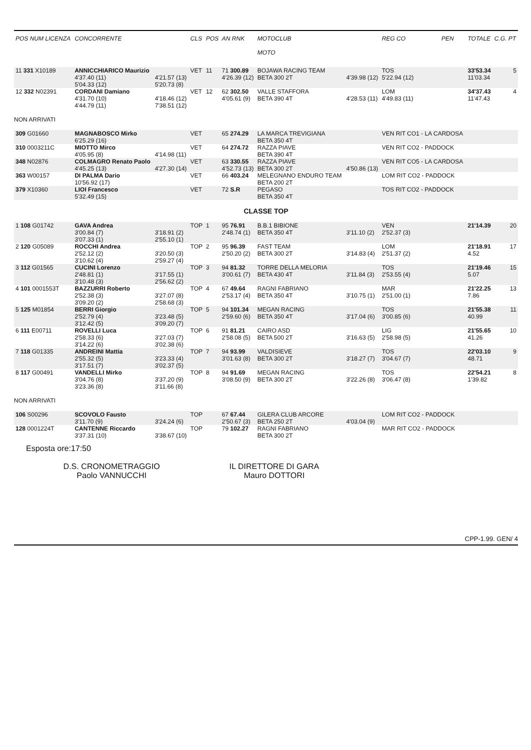| POS NUM LICENZA | CONCORRENTE | | CLS | POS | AN RNK | MOTOCLUB MOTO | | REG CO | PEN | TOTALE | C.G. PT |
| --- | --- | --- | --- | --- | --- | --- | --- | --- | --- | --- | --- |
| 11 331 X10189 | ANNICCHIARICO Maurizio 4'37.40 (11) 5'04.33 (12) | 4'21.57 (13) 5'20.73 (8) | VET | 11 | 71 300.89 4'26.39 (12) | BOJAWA RACING TEAM BETA 300 2T | 4'39.98 (12) | TOS 5'22.94 (12) | | 33'53.34 11'03.34 | 5 |
| 12 332 N02391 | CORDANI Damiano 4'31.70 (10) 4'44.79 (11) | 4'18.46 (12) 7'38.51 (12) | VET | 12 | 62 302.50 4'05.61 (9) | VALLE STAFFORA BETA 390 4T | 4'28.53 (11) | LOM 4'49.83 (11) | | 34'37.43 11'47.43 | 4 |
| NON ARRIVATI | | | | | | | | | | | |
| 309 G01660 | MAGNABOSCO Mirko 6'25.29 (16) | | VET | | 65 274.29 | LA MARCA TREVIGIANA BETA 350 4T | | VEN RIT CO1 - LA CARDOSA | | | |
| 310 0003211C | MIOTTO Mirco 4'05.95 (8) | 4'14.98 (11) | VET | | 64 274.72 | RAZZA PIAVE BETA 390 4T | | VEN RIT CO2 - PADDOCK | | | |
| 348 N02876 | COLMAGRO Renato Paolo 4'45.25 (13) | 4'27.30 (14) | VET | | 63 330.55 4'52.73 (13) | RAZZA PIAVE BETA 300 2T | 4'50.86 (13) | VEN RIT CO5 - LA CARDOSA | | | |
| 363 W00157 | DI PALMA Dario 10'56.92 (17) | | VET | | 66 403.24 | MELEGNANO ENDURO TEAM BETA 200 2T | | LOM RIT CO2 - PADDOCK | | | |
| 379 X10360 | LIOI Francesco 5'32.49 (15) | | VET | | 72 S.R | PEGASO BETA 350 4T | | TOS RIT CO2 - PADDOCK | | | |
| CLASSE TOP | | | | | | | | | | | |
| 1 108 G01742 | GAVA Andrea 3'00.84 (7) 3'07.33 (1) | 3'18.91 (2) 2'55.10 (1) | TOP | 1 | 95 76.91 2'48.74 (1) | B.B.1 BIBIONE BETA 350 4T | 3'11.10 (2) | VEN 2'52.37 (3) | | 21'14.39 | 20 |
| 2 120 G05089 | ROCCHI Andrea 2'52.12 (2) 3'10.62 (4) | 3'20.50 (3) 2'59.27 (4) | TOP | 2 | 95 96.39 2'50.20 (2) | FAST TEAM BETA 300 2T | 3'14.83 (4) | LOM 2'51.37 (2) | | 21'18.91 4.52 | 17 |
| 3 112 G01565 | CUCINI Lorenzo 2'48.81 (1) 3'10.48 (3) | 3'17.55 (1) 2'56.62 (2) | TOP | 3 | 94 81.32 3'00.61 (7) | TORRE DELLA MELORIA BETA 430 4T | 3'11.84 (3) | TOS 2'53.55 (4) | | 21'19.46 5.07 | 15 |
| 4 101 0001553T | BAZZURRI Roberto 2'52.38 (3) 3'09.20 (2) | 3'27.07 (8) 2'58.68 (3) | TOP | 4 | 67 49.64 2'53.17 (4) | RAGNI FABRIANO BETA 350 4T | 3'10.75 (1) | MAR 2'51.00 (1) | | 21'22.25 7.86 | 13 |
| 5 125 M01854 | BERRI Giorgio 2'52.79 (4) 3'12.42 (5) | 3'23.48 (5) 3'09.20 (7) | TOP | 5 | 94 101.34 2'59.60 (6) | MEGAN RACING BETA 350 4T | 3'17.04 (6) | TOS 3'00.85 (6) | | 21'55.38 40.99 | 11 |
| 6 111 E00711 | ROVELLI Luca 2'58.33 (6) 3'14.22 (6) | 3'27.03 (7) 3'02.38 (6) | TOP | 6 | 91 81.21 2'58.08 (5) | CAIRO ASD BETA 500 2T | 3'16.63 (5) | LIG 2'58.98 (5) | | 21'55.65 41.26 | 10 |
| 7 118 G01335 | ANDREINI Mattia 2'55.32 (5) 3'17.51 (7) | 3'23.33 (4) 3'02.37 (5) | TOP | 7 | 94 93.99 3'01.63 (8) | VALDISIEVE BETA 300 2T | 3'18.27 (7) | TOS 3'04.67 (7) | | 22'03.10 48.71 | 9 |
| 8 117 G00491 | VANDELLI Mirko 3'04.76 (8) 3'23.36 (8) | 3'37.20 (9) 3'11.66 (8) | TOP | 8 | 94 91.69 3'08.50 (9) | MEGAN RACING BETA 300 2T | 3'22.26 (8) | TOS 3'06.47 (8) | | 22'54.21 1'39.82 | 8 |
| NON ARRIVATI | | | | | | | | | | | |
| 106 S00296 | SCOVOLO Fausto 3'11.70 (9) | 3'24.24 (6) | TOP | | 67 67.44 2'50.67 (3) | GILERA CLUB ARCORE BETA 250 2T | 4'03.04 (9) | LOM RIT CO2 - PADDOCK | | | |
| 128 0001224T | CANTENNE Riccardo 3'37.31 (10) | 3'38.67 (10) | TOP | | 79 102.27 | RAGNI FABRIANO BETA 300 2T | | MAR RIT CO2 - PADDOCK | | | |
Esposta ore:17:50
D.S. CRONOMETRAGGIO
Paolo VANNUCCHI
IL DIRETTORE DI GARA
Mauro DOTTORI
CPP-1.99. GEN/ 4